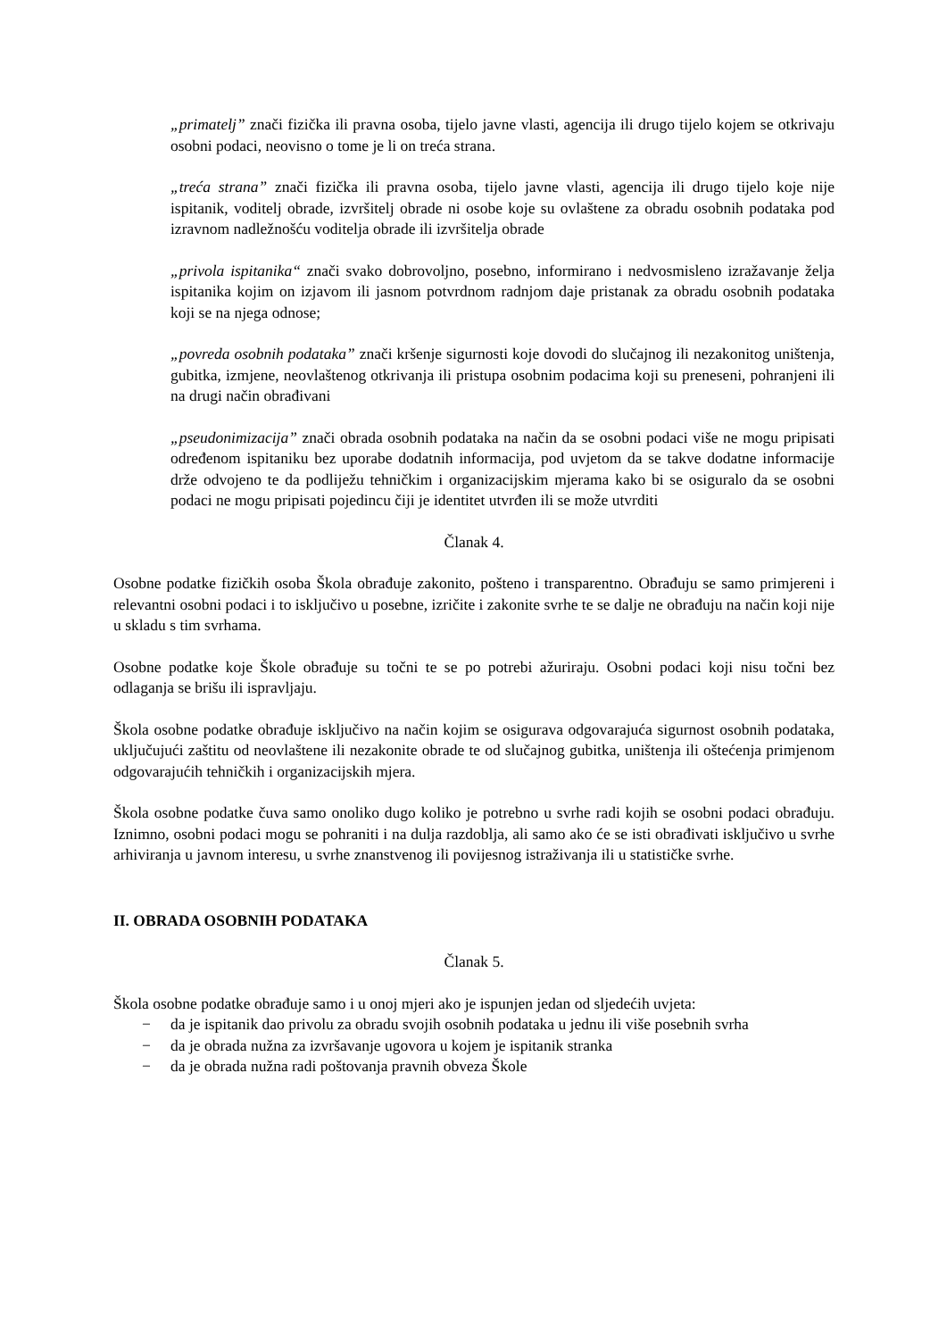„primatelj” znači fizička ili pravna osoba, tijelo javne vlasti, agencija ili drugo tijelo kojem se otkrivaju osobni podaci, neovisno o tome je li on treća strana.
„treća strana” znači fizička ili pravna osoba, tijelo javne vlasti, agencija ili drugo tijelo koje nije ispitanik, voditelj obrade, izvršitelj obrade ni osobe koje su ovlaštene za obradu osobnih podataka pod izravnom nadležnošću voditelja obrade ili izvršitelja obrade
„privola ispitanika“ znači svako dobrovoljno, posebno, informirano i nedvosmisleno izražavanje želja ispitanika kojim on izjavom ili jasnom potvrdnom radnjom daje pristanak za obradu osobnih podataka koji se na njega odnose;
„povreda osobnih podataka” znači kršenje sigurnosti koje dovodi do slučajnog ili nezakonitog uništenja, gubitka, izmjene, neovlaštenog otkrivanja ili pristupa osobnim podacima koji su preneseni, pohranjeni ili na drugi način obrađivani
„pseudonimizacija” znači obrada osobnih podataka na način da se osobni podaci više ne mogu pripisati određenom ispitaniku bez uporabe dodatnih informacija, pod uvjetom da se takve dodatne informacije drže odvojeno te da podliježu tehničkim i organizacijskim mjerama kako bi se osiguralo da se osobni podaci ne mogu pripisati pojedincu čiji je identitet utvrđen ili se može utvrditi
Članak 4.
Osobne podatke fizičkih osoba Škola obrađuje zakonito, pošteno i transparentno. Obrađuju se samo primjereni i relevantni osobni podaci i to isključivo u posebne, izričite i zakonite svrhe te se dalje ne obrađuju na način koji nije u skladu s tim svrhama.
Osobne podatke koje Škole obrađuje su točni te se po potrebi ažuriraju. Osobni podaci koji nisu točni bez odlaganja se brišu ili ispravljaju.
Škola osobne podatke obrađuje isključivo na način kojim se osigurava odgovarajuća sigurnost osobnih podataka, uključujući zaštitu od neovlaštene ili nezakonite obrade te od slučajnog gubitka, uništenja ili oštećenja primjenom odgovarajućih tehničkih i organizacijskih mjera.
Škola osobne podatke čuva samo onoliko dugo koliko je potrebno u svrhe radi kojih se osobni podaci obrađuju. Iznimno, osobni podaci mogu se pohraniti i na dulja razdoblja, ali samo ako će se isti obrađivati isključivo u svrhe arhiviranja u javnom interesu, u svrhe znanstvenog ili povijesnog istraživanja ili u statističke svrhe.
II. OBRADA OSOBNIH PODATAKA
Članak 5.
Škola osobne podatke obrađuje samo i u onoj mjeri ako je ispunjen jedan od sljedećih uvjeta:
− da je ispitanik dao privolu za obradu svojih osobnih podataka u jednu ili više posebnih svrha
− da je obrada nužna za izvršavanje ugovora u kojem je ispitanik stranka
− da je obrada nužna radi poštovanja pravnih obveza Škole